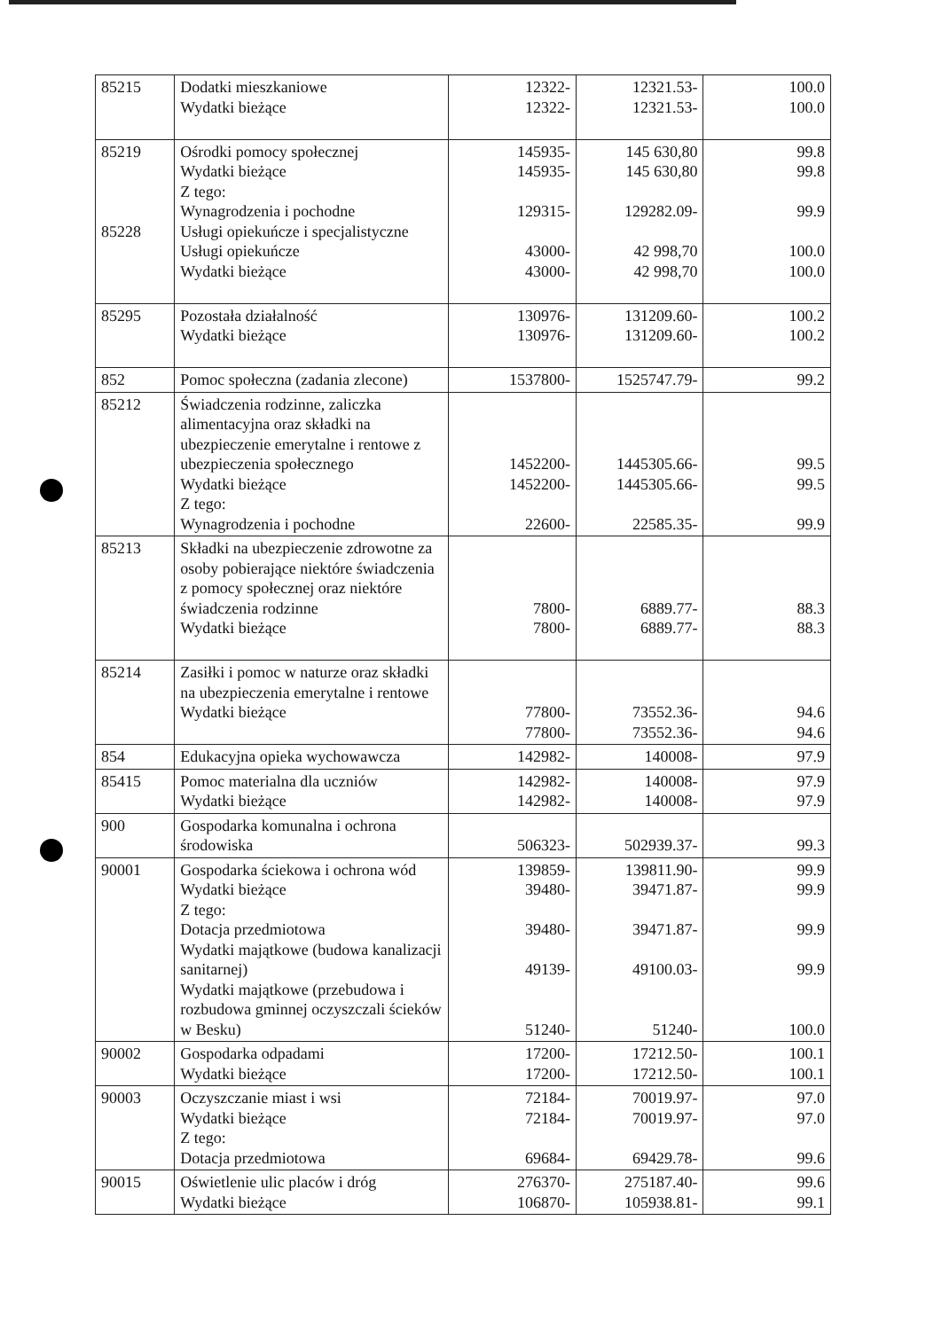| 85215 | Dodatki mieszkaniowe Wydatki bieżące | 12322- 12322- | 12321.53- 12321.53- | 100.0 100.0 |
| 85219 85228 | Ośrodki pomocy społecznej Wydatki bieżące Z tego: Wynagrodzenia i pochodne Usługi opiekuńcze i specjalistyczne Usługi opiekuńcze Wydatki bieżące | 145935- 145935- 129315- 43000- 43000- | 145 630,80 145 630,80 129282.09- 42 998,70 42 998,70 | 99.8 99.8 99.9 100.0 100.0 |
| 85295 | Pozostała działalność Wydatki bieżące | 130976- 130976- | 131209.60- 131209.60- | 100.2 100.2 |
| 852 | Pomoc społeczna (zadania zlecone) | 1537800- | 1525747.79- | 99.2 |
| 85212 | Świadczenia rodzinne, zaliczka alimentacyjna oraz składki na ubezpieczenie emerytalne i rentowe z ubezpieczenia społecznego Wydatki bieżące Z tego: Wynagrodzenia i pochodne | 1452200- 1452200- 22600- | 1445305.66- 1445305.66- 22585.35- | 99.5 99.5 99.9 |
| 85213 | Składki na ubezpieczenie zdrowotne za osoby pobierające niektóre świadczenia z pomocy społecznej oraz niektóre świadczenia rodzinne Wydatki bieżące | 7800- 7800- | 6889.77- 6889.77- | 88.3 88.3 |
| 85214 | Zasiłki i pomoc w naturze oraz składki na ubezpieczenia emerytalne i rentowe Wydatki bieżące | 77800- 77800- | 73552.36- 73552.36- | 94.6 94.6 |
| 854 | Edukacyjna opieka wychowawcza | 142982- | 140008- | 97.9 |
| 85415 | Pomoc materialna dla uczniów Wydatki bieżące | 142982- 142982- | 140008- 140008- | 97.9 97.9 |
| 900 | Gospodarka komunalna i ochrona środowiska | 506323- | 502939.37- | 99.3 |
| 90001 | Gospodarka ściekowa i ochrona wód Wydatki bieżące Z tego: Dotacja przedmiotowa Wydatki majątkowe (budowa kanalizacji sanitarnej) Wydatki majątkowe (przebudowa i rozbudowa gminnej oczyszczali ścieków w Besku) | 139859- 39480- 39480- 49139- 51240- | 139811.90- 39471.87- 39471.87- 49100.03- 51240- | 99.9 99.9 99.9 99.9 100.0 |
| 90002 | Gospodarka odpadami Wydatki bieżące | 17200- 17200- | 17212.50- 17212.50- | 100.1 100.1 |
| 90003 | Oczyszczanie miast i wsi Wydatki bieżące Z tego: Dotacja przedmiotowa | 72184- 72184- 69684- | 70019.97- 70019.97- 69429.78- | 97.0 97.0 99.6 |
| 90015 | Oświetlenie ulic placów i dróg Wydatki bieżące | 276370- 106870- | 275187.40- 105938.81- | 99.6 99.1 |